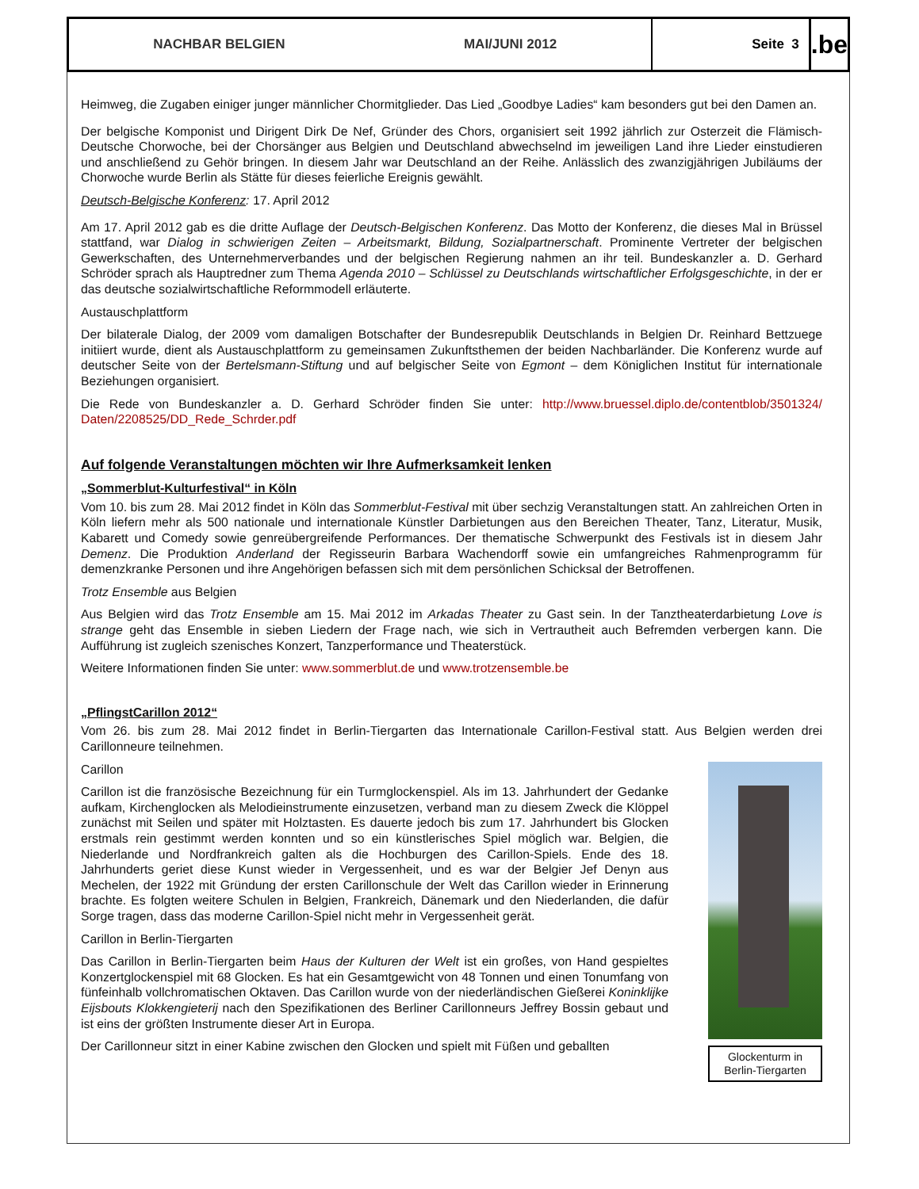NACHBAR BELGIEN MAI/JUNI 2012 Seite 3
.be
Heimweg, die Zugaben einiger junger männlicher Chormitglieder. Das Lied „Goodbye Ladies“ kam besonders gut bei den Damen an.
Der belgische Komponist und Dirigent Dirk De Nef, Gründer des Chors, organisiert seit 1992 jährlich zur Osterzeit die Flämisch-Deutsche Chorwoche, bei der Chorsänger aus Belgien und Deutschland abwechselnd im jeweiligen Land ihre Lieder einstudieren und anschließend zu Gehör bringen. In diesem Jahr war Deutschland an der Reihe. Anlässlich des zwanzigjährigen Jubiläums der Chorwoche wurde Berlin als Stätte für dieses feierliche Ereignis gewählt.
Deutsch-Belgische Konferenz: 17. April 2012
Am 17. April 2012 gab es die dritte Auflage der Deutsch-Belgischen Konferenz. Das Motto der Konferenz, die dieses Mal in Brüssel stattfand, war Dialog in schwierigen Zeiten – Arbeitsmarkt, Bildung, Sozialpartnerschaft. Prominente Vertreter der belgischen Gewerkschaften, des Unternehmerverbandes und der belgischen Regierung nahmen an ihr teil. Bundeskanzler a. D. Gerhard Schröder sprach als Hauptredner zum Thema Agenda 2010 – Schlüssel zu Deutschlands wirtschaftlicher Erfolgsgeschichte, in der er das deutsche sozialwirtschaftliche Reformmodell erläuterte.
Austauschplattform
Der bilaterale Dialog, der 2009 vom damaligen Botschafter der Bundesrepublik Deutschlands in Belgien Dr. Reinhard Bettzuege initiiert wurde, dient als Austauschplattform zu gemeinsamen Zukunftsthemen der beiden Nachbarländer. Die Konferenz wurde auf deutscher Seite von der Bertelsmann-Stiftung und auf belgischer Seite von Egmont – dem Königlichen Institut für internationale Beziehungen organisiert.
Die Rede von Bundeskanzler a. D. Gerhard Schröder finden Sie unter: http://www.bruessel.diplo.de/contentblob/3501324/ Daten/2208525/DD_Rede_Schrder.pdf
Auf folgende Veranstaltungen möchten wir Ihre Aufmerksamkeit lenken
„Sommerblut-Kulturfestival“ in Köln
Vom 10. bis zum 28. Mai 2012 findet in Köln das Sommerblut-Festival mit über sechzig Veranstaltungen statt. An zahlreichen Orten in Köln liefern mehr als 500 nationale und internationale Künstler Darbietungen aus den Bereichen Theater, Tanz, Literatur, Musik, Kabarett und Comedy sowie genreübergreifende Performances. Der thematische Schwerpunkt des Festivals ist in diesem Jahr Demenz. Die Produktion Anderland der Regisseurin Barbara Wachendorff sowie ein umfangreiches Rahmenprogramm für demenzkranke Personen und ihre Angehörigen befassen sich mit dem persönlichen Schicksal der Betroffenen.
Trotz Ensemble aus Belgien
Aus Belgien wird das Trotz Ensemble am 15. Mai 2012 im Arkadas Theater zu Gast sein. In der Tanztheaterdarbietung Love is strange geht das Ensemble in sieben Liedern der Frage nach, wie sich in Vertrautheit auch Befremden verbergen kann. Die Aufführung ist zugleich szenisches Konzert, Tanzperformance und Theaterstück.
Weitere Informationen finden Sie unter: www.sommerblut.de und www.trotzensemble.be
„PflingstCarillon 2012“
Vom 26. bis zum 28. Mai 2012 findet in Berlin-Tiergarten das Internationale Carillon-Festival statt. Aus Belgien werden drei Carillonneure teilnehmen.
Glockenturm in Berlin-Tiergarten
Carillon
Carillon ist die französische Bezeichnung für ein Turmglockenspiel. Als im 13. Jahrhundert der Gedanke aufkam, Kirchenglocken als Melodieinstrumente einzusetzen, verband man zu diesem Zweck die Klöppel zunächst mit Seilen und später mit Holztasten. Es dauerte jedoch bis zum 17. Jahrhundert bis Glocken erstmals rein gestimmt werden konnten und so ein künstlerisches Spiel möglich war. Belgien, die Niederlande und Nordfrankreich galten als die Hochburgen des Carillon-Spiels. Ende des 18. Jahrhunderts geriet diese Kunst wieder in Vergessenheit, und es war der Belgier Jef Denyn aus Mechelen, der 1922 mit Gründung der ersten Carillonschule der Welt das Carillon wieder in Erinnerung brachte. Es folgten weitere Schulen in Belgien, Frankreich, Dänemark und den Niederlanden, die dafür Sorge tragen, dass das moderne Carillon-Spiel nicht mehr in Vergessenheit gerät.
Carillon in Berlin-Tiergarten
Das Carillon in Berlin-Tiergarten beim Haus der Kulturen der Welt ist ein großes, von Hand gespieltes Konzertglockenspiel mit 68 Glocken. Es hat ein Gesamtgewicht von 48 Tonnen und einen Tonumfang von fünfeinhalb vollchromatischen Oktaven. Das Carillon wurde von der niederländischen Gießerei Koninklijke Eijsbouts Klokkengieterij nach den Spezifikationen des Berliner Carillonneurs Jeffrey Bossin gebaut und ist eins der größten Instrumente dieser Art in Europa.
Der Carillonneur sitzt in einer Kabine zwischen den Glocken und spielt mit Füßen und geballten